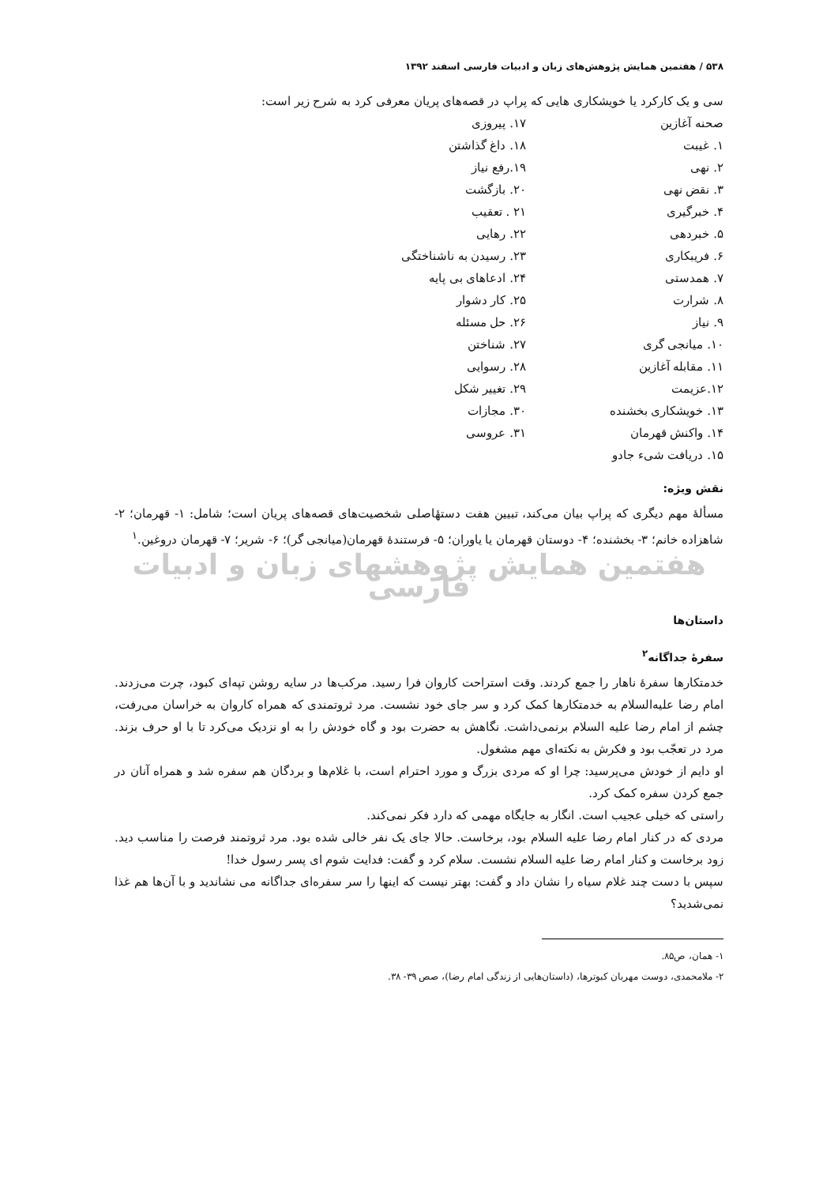۵۳۸ / هفتمین همایش پژوهش‌های زبان و ادبیات فارسی اسفند ۱۳۹۲
سی و یک کارکرد یا خویشکاری هایی که پراپ در قصه‌های پریان معرفی کرد به شرح زیر است:
صحنه آغازین
۱. غیبت
۲. نهی
۳. نقض نهی
۴. خبرگیری
۵. خبردهی
۶. فریبکاری
۷. همدستی
۸. شرارت
۹. نیاز
۱۰. میانجی گری
۱۱. مقابله آغازین
۱۲.عزیمت
۱۳. خویشکاری بخشنده
۱۴. واکنش قهرمان
۱۵. دریافت شیء جادو
۱۷. پیروزی
۱۸. داغ گذاشتن
۱۹.رفع نیاز
۲۰. بازگشت
۲۱ . تعقیب
۲۲. رهایی
۲۳. رسیدن به ناشناختگی
۲۴. ادعاهای بی پایه
۲۵. کار دشوار
۲۶. حل مسئله
۲۷. شناختن
۲۸. رسوایی
۲۹. تغییر شکل
۳۰. مجازات
۳۱. عروسی
نقش ویژه:
مسألهٔ مهم دیگری که پراپ بیان می‌کند، تبیین هفت دستهٔاصلی شخصیت‌های قصه‌های پریان است؛ شامل: ۱- قهرمان؛ ۲- شاهزاده خانم؛ ۳- بخشنده؛ ۴- دوستان قهرمان یا یاوران؛ ۵- فرستندهٔ قهرمان(میانجی گر)؛ ۶- شریر؛ ۷- قهرمان دروغین.<sup>۱</sup>
هفتمین همایش پژوهشهای زبان و ادبیات فارسی
داستان‌ها
سفرهٔ جداگانه<sup>۲</sup>
خدمتکارها سفرهٔ ناهار را جمع کردند. وقت استراحت کاروان فرا رسید. مرکب‌ها در سایه روشن تپه‌ای کبود، چرت می‌زدند. امام رضا علیه‌السلام به خدمتکارها کمک کرد و سر جای خود نشست. مرد ثروتمندی که همراه کاروان به خراسان می‌رفت، چشم از امام رضا علیه السلام برنمی‌داشت. نگاهش به حضرت بود و گاه خودش را به او نزدیک می‌کرد تا با او حرف بزند. مرد در تعجّب بود و فکرش به نکته‌ای مهم مشغول.
او دایم از خودش می‌پرسید: چرا او که مردی بزرگ و مورد احترام است، با غلام‌ها و بردگان هم سفره شد و همراه آنان در جمع کردن سفره کمک کرد.
راستی که خیلی عجیب است. انگار به جایگاه مهمی که دارد فکر نمی‌کند.
مردی که در کنار امام رضا علیه السلام بود، برخاست. حالا جای یک نفر خالی شده بود. مرد ثروتمند فرصت را مناسب دید. زود برخاست و کنار امام رضا علیه السلام نشست. سلام کرد و گفت: فدایت شوم ای پسر رسول خدا!
سپس با دست چند غلام سیاه را نشان داد و گفت: بهتر نیست که اینها را سر سفره‌ای جداگانه می نشاندید و با آن‌ها هم غذا نمی‌شدید؟
۱- همان، ص۸۵.
۲- ملامحمدی، دوست مهربان کبوترها، (داستان‌هایی از زندگی امام رضا)، صص ۳۹- ۳۸.